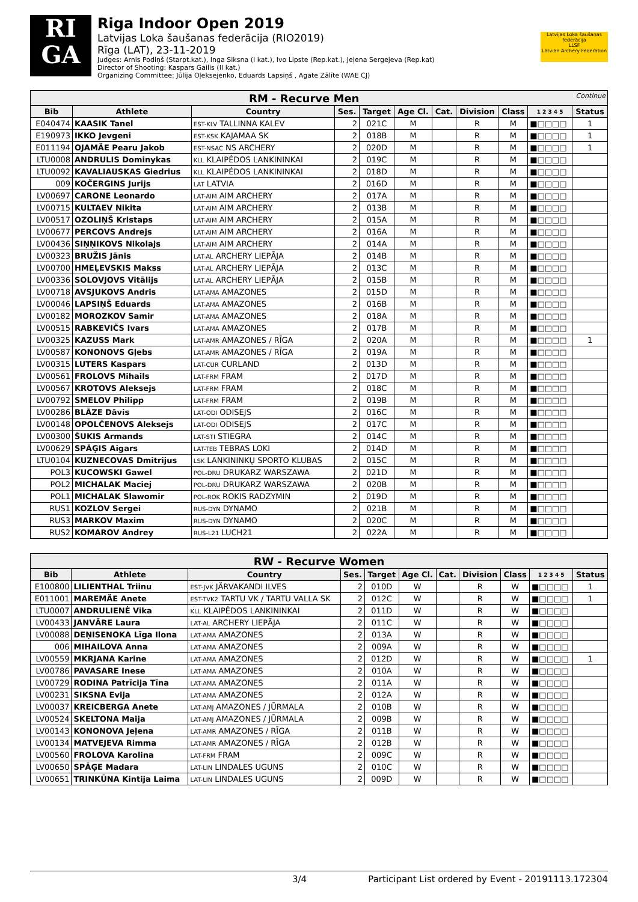RI
GA
Riga Indoor Open 2019
Latvijas Loka šaušanas federācija (RIO2019)
Rīga (LAT), 23-11-2019
Judges: Arnis Podiņš (Starpt.kat.), Inga Siksna (I kat.), Ivo Lipste (Rep.kat.), Jeļena Sergejeva (Rep.kat)
Director of Shooting: Kaspars Gailis (II kat.)
Organizing Committee: Jūlija Oļeksejenko, Eduards Lapsiņš , Agate Zālīte (WAE CJ)
Latvijas Loka šaušanas federācija
LLSF
Latvian Archery Federation
| RM - Recurve Men Continue | | | | | | | | | | |
| Bib | Athlete | Country | Ses. | Target | Age Cl. | Cat. | Division | Class | 1 2 3 4 5 | Status |
| E040474 | KAASIK Tanel | EST-KLV TALLINNA KALEV | 2 | 021C | M | | R | M | ■□□□□ | 1 |
| E190973 | IKKO Jevgeni | EST-KSK KAJAMAA SK | 2 | 018B | M | | R | M | ■□□□□ | 1 |
| E011194 | OJAMÄE Pearu Jakob | EST-NSAC NS ARCHERY | 2 | 020D | M | | R | M | ■□□□□ | 1 |
| LTU0008 | ANDRULIS Dominykas | KLL KLAIPĖDOS LANKININKAI | 2 | 019C | M | | R | M | ■□□□□ | |
| LTU0092 | KAVALIAUSKAS Giedrius | KLL KLAIPĖDOS LANKININKAI | 2 | 018D | M | | R | M | ■□□□□ | |
| 009 | KOČERGINS Jurijs | LAT LATVIA | 2 | 016D | M | | R | M | ■□□□□ | |
| LV00697 | CARONE Leonardo | LAT-AIM AIM ARCHERY | 2 | 017A | M | | R | M | ■□□□□ | |
| LV00715 | KULTAEV Nikita | LAT-AIM AIM ARCHERY | 2 | 013B | M | | R | M | ■□□□□ | |
| LV00517 | OZOLIŅŠ Kristaps | LAT-AIM AIM ARCHERY | 2 | 015A | M | | R | M | ■□□□□ | |
| LV00677 | PERCOVS Andrejs | LAT-AIM AIM ARCHERY | 2 | 016A | M | | R | M | ■□□□□ | |
| LV00436 | SIŅŅIKOVS Nikolajs | LAT-AIM AIM ARCHERY | 2 | 014A | M | | R | M | ■□□□□ | |
| LV00323 | BRUŽIS Jānis | LAT-AL ARCHERY LIEPĀJA | 2 | 014B | M | | R | M | ■□□□□ | |
| LV00700 | HMEĻEVSKIS Makss | LAT-AL ARCHERY LIEPĀJA | 2 | 013C | M | | R | M | ■□□□□ | |
| LV00336 | SOLOVJOVS Vitālijs | LAT-AL ARCHERY LIEPĀJA | 2 | 015B | M | | R | M | ■□□□□ | |
| LV00718 | AVSJUKOVS Andris | LAT-AMA AMAZONES | 2 | 015D | M | | R | M | ■□□□□ | |
| LV00046 | LAPSIŅŠ Eduards | LAT-AMA AMAZONES | 2 | 016B | M | | R | M | ■□□□□ | |
| LV00182 | MOROZKOV Samir | LAT-AMA AMAZONES | 2 | 018A | M | | R | M | ■□□□□ | |
| LV00515 | RABKEVIČS Ivars | LAT-AMA AMAZONES | 2 | 017B | M | | R | M | ■□□□□ | |
| LV00325 | KAZUSS Mark | LAT-AMR AMAZONES / RĪGA | 2 | 020A | M | | R | M | ■□□□□ | 1 |
| LV00587 | KONONOVS Gļebs | LAT-AMR AMAZONES / RĪGA | 2 | 019A | M | | R | M | ■□□□□ | |
| LV00315 | LUTERS Kaspars | LAT-CUR CURLAND | 2 | 013D | M | | R | M | ■□□□□ | |
| LV00561 | FROLOVS Mihails | LAT-FRM FRAM | 2 | 017D | M | | R | M | ■□□□□ | |
| LV00567 | KROTOVS Aleksejs | LAT-FRM FRAM | 2 | 018C | M | | R | M | ■□□□□ | |
| LV00792 | SMELOV Philipp | LAT-FRM FRAM | 2 | 019B | M | | R | M | ■□□□□ | |
| LV00286 | BLĀZE Dāvis | LAT-ODI ODISEJS | 2 | 016C | M | | R | M | ■□□□□ | |
| LV00148 | OPOLČENOVS Aleksejs | LAT-ODI ODISEJS | 2 | 017C | M | | R | M | ■□□□□ | |
| LV00300 | ŠUKIS Armands | LAT-STI STIEGRA | 2 | 014C | M | | R | M | ■□□□□ | |
| LV00629 | SPĀĢIS Aigars | LAT-TEB TEBRAS LOKI | 2 | 014D | M | | R | M | ■□□□□ | |
| LTU0104 | KUZNECOVAS Dmitrijus | LSK LANKININKŲ SPORTO KLUBAS | 2 | 015C | M | | R | M | ■□□□□ | |
| POL3 | KUCOWSKI Gawel | POL-DRU DRUKARZ WARSZAWA | 2 | 021D | M | | R | M | ■□□□□ | |
| POL2 | MICHALAK Maciej | POL-DRU DRUKARZ WARSZAWA | 2 | 020B | M | | R | M | ■□□□□ | |
| POL1 | MICHALAK Slawomir | POL-ROK ROKIS RADZYMIN | 2 | 019D | M | | R | M | ■□□□□ | |
| RUS1 | KOZLOV Sergei | RUS-DYN DYNAMO | 2 | 021B | M | | R | M | ■□□□□ | |
| RUS3 | MARKOV Maxim | RUS-DYN DYNAMO | 2 | 020C | M | | R | M | ■□□□□ | |
| RUS2 | KOMAROV Andrey | RUS-L21 LUCH21 | 2 | 022A | M | | R | M | ■□□□□ | |
| RW - Recurve Women | | | | | | | | | | |
| Bib | Athlete | Country | Ses. | Target | Age Cl. | Cat. | Division | Class | 1 2 3 4 5 | Status |
| E100800 | LILIENTHAL Triinu | EST-JVK JÄRVAKANDI ILVES | 2 | 010D | W | | R | W | ■□□□□ | 1 |
| E011001 | MAREMÄE Anete | EST-TVK2 TARTU VK / TARTU VALLA SK | 2 | 012C | W | | R | W | ■□□□□ | 1 |
| LTU0007 | ANDRULIENĖ Vika | KLL KLAIPĖDOS LANKININKAI | 2 | 011D | W | | R | W | ■□□□□ | |
| LV00433 | JANVĀRE Laura | LAT-AL ARCHERY LIEPĀJA | 2 | 011C | W | | R | W | ■□□□□ | |
| LV00088 | DEŅISENOKA Līga Ilona | LAT-AMA AMAZONES | 2 | 013A | W | | R | W | ■□□□□ | |
| 006 | MIHAILOVA Anna | LAT-AMA AMAZONES | 2 | 009A | W | | R | W | ■□□□□ | |
| LV00559 | MKRJANA Karine | LAT-AMA AMAZONES | 2 | 012D | W | | R | W | ■□□□□ | 1 |
| LV00786 | PAVASARE Inese | LAT-AMA AMAZONES | 2 | 010A | W | | R | W | ■□□□□ | |
| LV00729 | RODINA Patrīcija Tīna | LAT-AMA AMAZONES | 2 | 011A | W | | R | W | ■□□□□ | |
| LV00231 | SIKSNA Evija | LAT-AMA AMAZONES | 2 | 012A | W | | R | W | ■□□□□ | |
| LV00037 | KREICBERGA Anete | LAT-AMJ AMAZONES / JŪRMALA | 2 | 010B | W | | R | W | ■□□□□ | |
| LV00524 | SKELTONA Maija | LAT-AMJ AMAZONES / JŪRMALA | 2 | 009B | W | | R | W | ■□□□□ | |
| LV00143 | KONONOVA Jeļena | LAT-AMR AMAZONES / RĪGA | 2 | 011B | W | | R | W | ■□□□□ | |
| LV00134 | MATVEJEVA Rimma | LAT-AMR AMAZONES / RĪGA | 2 | 012B | W | | R | W | ■□□□□ | |
| LV00560 | FROLOVA Karolina | LAT-FRM FRAM | 2 | 009C | W | | R | W | ■□□□□ | |
| LV00650 | SPĀĢE Madara | LAT-LIN LINDALES UGUNS | 2 | 010C | W | | R | W | ■□□□□ | |
| LV00651 | TRINKŪNA Kintija Laima | LAT-LIN LINDALES UGUNS | 2 | 009D | W | | R | W | ■□□□□ | |
3/4 Participant List ordered by Event - 20191113.172304